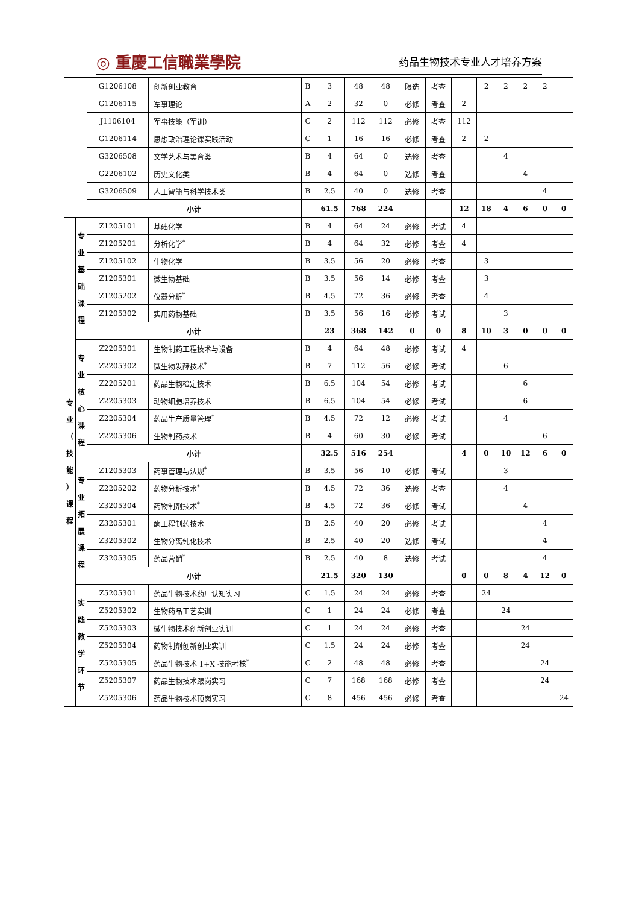◎ 重慶工信職業學院 药品生物技术专业人才培养方案
| | | G1206108 | 创新创业教育 | B | 3 | 48 | 48 | 限选 | 考查 | | 2 | 2 | 2 | 2 | |
| | | G1206115 | 军事理论 | A | 2 | 32 | 0 | 必修 | 考查 | 2 | | | | | |
| | | J1106104 | 军事技能（军训） | C | 2 | 112 | 112 | 必修 | 考查 | 112 | | | | | |
| | | G1206114 | 思想政治理论课实践活动 | C | 1 | 16 | 16 | 必修 | 考查 | 2 | 2 | | | | |
| | | G3206508 | 文学艺术与美育类 | B | 4 | 64 | 0 | 选修 | 考查 | | | 4 | | | |
| | | G2206102 | 历史文化类 | B | 4 | 64 | 0 | 选修 | 考查 | | | | 4 | | |
| | | G3206509 | 人工智能与科学技术类 | B | 2.5 | 40 | 0 | 选修 | 考查 | | | | | 4 | |
| | | 小计 | | | 61.5 | 768 | 224 | | | 12 | 18 | 4 | 6 | 0 | 0 |
| 专 业 （ 技 能 ） 课 程 | 专 业 基 础 课 程 | Z1205101 | 基础化学 | B | 4 | 64 | 24 | 必修 | 考试 | 4 | | | | | |
| | | Z1205201 | 分析化学<sup>*</sup> | B | 4 | 64 | 32 | 必修 | 考查 | 4 | | | | | |
| | | Z1205102 | 生物化学 | B | 3.5 | 56 | 20 | 必修 | 考查 | | 3 | | | | |
| | | Z1205301 | 微生物基础 | B | 3.5 | 56 | 14 | 必修 | 考查 | | 3 | | | | |
| | | Z1205202 | 仪器分析<sup>*</sup> | B | 4.5 | 72 | 36 | 必修 | 考查 | | 4 | | | | |
| | | Z1205302 | 实用药物基础 | B | 3.5 | 56 | 16 | 必修 | 考试 | | | 3 | | | |
| | | 小计 | | | 23 | 368 | 142 | 0 | 0 | 8 | 10 | 3 | 0 | 0 | 0 |
| | 专 业 核 心 课 程 | Z2205301 | 生物制药工程技术与设备 | B | 4 | 64 | 48 | 必修 | 考试 | 4 | | | | | |
| | | Z2205302 | 微生物发酵技术<sup>*</sup> | B | 7 | 112 | 56 | 必修 | 考试 | | | 6 | | | |
| | | Z2205201 | 药品生物检定技术 | B | 6.5 | 104 | 54 | 必修 | 考试 | | | | 6 | | |
| | | Z2205303 | 动物细胞培养技术 | B | 6.5 | 104 | 54 | 必修 | 考试 | | | | 6 | | |
| | | Z2205304 | 药品生产质量管理<sup>*</sup> | B | 4.5 | 72 | 12 | 必修 | 考试 | | | 4 | | | |
| | | Z2205306 | 生物制药技术 | B | 4 | 60 | 30 | 必修 | 考试 | | | | | 6 | |
| | | 小计 | | | 32.5 | 516 | 254 | | | 4 | 0 | 10 | 12 | 6 | 0 |
| | 专 业 拓 展 课 程 | Z1205303 | 药事管理与法规<sup>*</sup> | B | 3.5 | 56 | 10 | 必修 | 考试 | | | 3 | | | |
| | | Z2205202 | 药物分析技术<sup>*</sup> | B | 4.5 | 72 | 36 | 选修 | 考查 | | | 4 | | | |
| | | Z3205304 | 药物制剂技术<sup>*</sup> | B | 4.5 | 72 | 36 | 必修 | 考试 | | | | 4 | | |
| | | Z3205301 | 酶工程制药技术 | B | 2.5 | 40 | 20 | 必修 | 考试 | | | | | 4 | |
| | | Z3205302 | 生物分离纯化技术 | B | 2.5 | 40 | 20 | 选修 | 考试 | | | | | 4 | |
| | | Z3205305 | 药品营销<sup>*</sup> | B | 2.5 | 40 | 8 | 选修 | 考试 | | | | | 4 | |
| | | 小计 | | | 21.5 | 320 | 130 | | | 0 | 0 | 8 | 4 | 12 | 0 |
| | 实 践 教 学 环 节 | Z5205301 | 药品生物技术药厂认知实习 | C | 1.5 | 24 | 24 | 必修 | 考查 | | 24 | | | | |
| | | Z5205302 | 生物药品工艺实训 | C | 1 | 24 | 24 | 必修 | 考查 | | | 24 | | | |
| | | Z5205303 | 微生物技术创新创业实训 | C | 1 | 24 | 24 | 必修 | 考查 | | | | 24 | | |
| | | Z5205304 | 药物制剂创新创业实训 | C | 1.5 | 24 | 24 | 必修 | 考查 | | | | 24 | | |
| | | Z5205305 | 药品生物技术 1+X 技能考核<sup>*</sup> | C | 2 | 48 | 48 | 必修 | 考查 | | | | | 24 | |
| | | Z5205307 | 药品生物技术跟岗实习 | C | 7 | 168 | 168 | 必修 | 考查 | | | | | 24 | |
| | | Z5205306 | 药品生物技术顶岗实习 | C | 8 | 456 | 456 | 必修 | 考查 | | | | | | 24 |